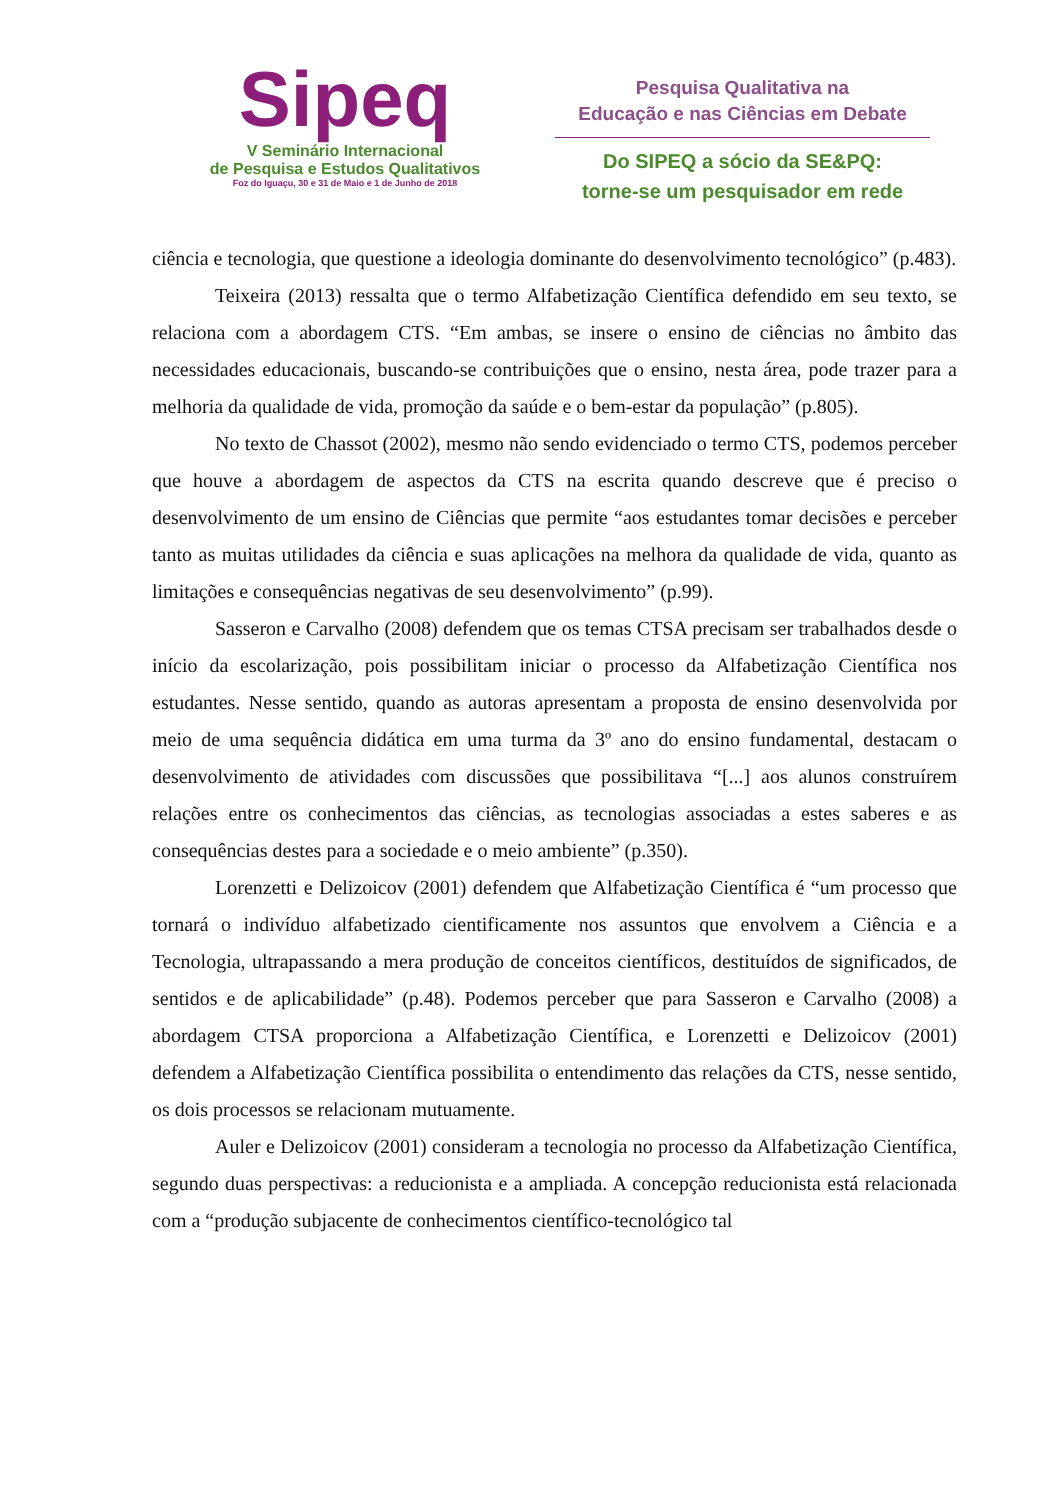Sipeq
V Seminário Internacional
de Pesquisa e Estudos Qualitativos
Foz do Iguaçu, 30 e 31 de Maio e 1 de Junho de 2018
Pesquisa Qualitativa na
Educação e nas Ciências em Debate
Do SIPEQ a sócio da SE&PQ:
torne-se um pesquisador em rede
ciência e tecnologia, que questione a ideologia dominante do desenvolvimento tecnológico” (p.483).
Teixeira (2013) ressalta que o termo Alfabetização Científica defendido em seu texto, se relaciona com a abordagem CTS. “Em ambas, se insere o ensino de ciências no âmbito das necessidades educacionais, buscando-se contribuições que o ensino, nesta área, pode trazer para a melhoria da qualidade de vida, promoção da saúde e o bem-estar da população” (p.805).
No texto de Chassot (2002), mesmo não sendo evidenciado o termo CTS, podemos perceber que houve a abordagem de aspectos da CTS na escrita quando descreve que é preciso o desenvolvimento de um ensino de Ciências que permite “aos estudantes tomar decisões e perceber tanto as muitas utilidades da ciência e suas aplicações na melhora da qualidade de vida, quanto as limitações e consequências negativas de seu desenvolvimento” (p.99).
Sasseron e Carvalho (2008) defendem que os temas CTSA precisam ser trabalhados desde o início da escolarização, pois possibilitam iniciar o processo da Alfabetização Científica nos estudantes. Nesse sentido, quando as autoras apresentam a proposta de ensino desenvolvida por meio de uma sequência didática em uma turma da 3º ano do ensino fundamental, destacam o desenvolvimento de atividades com discussões que possibilitava “[...] aos alunos construírem relações entre os conhecimentos das ciências, as tecnologias associadas a estes saberes e as consequências destes para a sociedade e o meio ambiente” (p.350).
Lorenzetti e Delizoicov (2001) defendem que Alfabetização Científica é “um processo que tornará o indivíduo alfabetizado cientificamente nos assuntos que envolvem a Ciência e a Tecnologia, ultrapassando a mera produção de conceitos científicos, destituídos de significados, de sentidos e de aplicabilidade” (p.48). Podemos perceber que para Sasseron e Carvalho (2008) a abordagem CTSA proporciona a Alfabetização Científica, e Lorenzetti e Delizoicov (2001) defendem a Alfabetização Científica possibilita o entendimento das relações da CTS, nesse sentido, os dois processos se relacionam mutuamente.
Auler e Delizoicov (2001) consideram a tecnologia no processo da Alfabetização Científica, segundo duas perspectivas: a reducionista e a ampliada. A concepção reducionista está relacionada com a “produção subjacente de conhecimentos científico-tecnológico tal